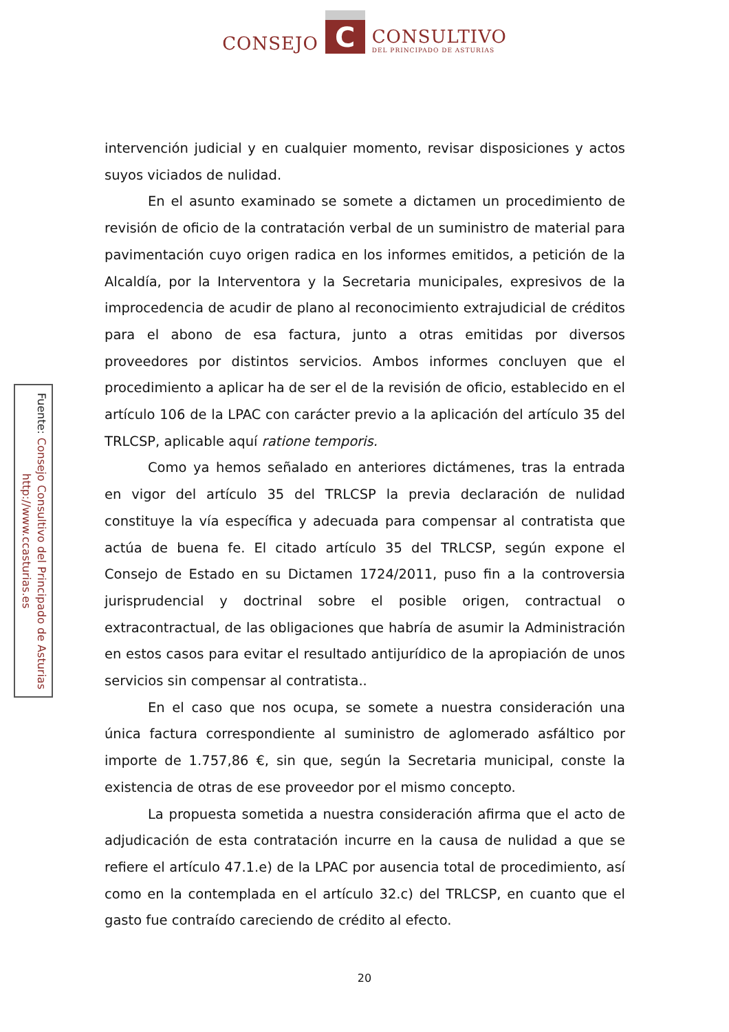CONSEJO
C
CONSULTIVO
DEL PRINCIPADO DE ASTURIAS
Fuente: Consejo Consultivo del Principado de Asturias
http://www.ccasturias.es
intervención judicial y en cualquier momento, revisar disposiciones y actos suyos viciados de nulidad.
En el asunto examinado se somete a dictamen un procedimiento de revisión de oficio de la contratación verbal de un suministro de material para pavimentación cuyo origen radica en los informes emitidos, a petición de la Alcaldía, por la Interventora y la Secretaria municipales, expresivos de la improcedencia de acudir de plano al reconocimiento extrajudicial de créditos para el abono de esa factura, junto a otras emitidas por diversos proveedores por distintos servicios. Ambos informes concluyen que el procedimiento a aplicar ha de ser el de la revisión de oficio, establecido en el artículo 106 de la LPAC con carácter previo a la aplicación del artículo 35 del TRLCSP, aplicable aquí ratione temporis.
Como ya hemos señalado en anteriores dictámenes, tras la entrada en vigor del artículo 35 del TRLCSP la previa declaración de nulidad constituye la vía específica y adecuada para compensar al contratista que actúa de buena fe. El citado artículo 35 del TRLCSP, según expone el Consejo de Estado en su Dictamen 1724/2011, puso fin a la controversia jurisprudencial y doctrinal sobre el posible origen, contractual o extracontractual, de las obligaciones que habría de asumir la Administración en estos casos para evitar el resultado antijurídico de la apropiación de unos servicios sin compensar al contratista..
En el caso que nos ocupa, se somete a nuestra consideración una única factura correspondiente al suministro de aglomerado asfáltico por importe de 1.757,86 €, sin que, según la Secretaria municipal, conste la existencia de otras de ese proveedor por el mismo concepto.
La propuesta sometida a nuestra consideración afirma que el acto de adjudicación de esta contratación incurre en la causa de nulidad a que se refiere el artículo 47.1.e) de la LPAC por ausencia total de procedimiento, así como en la contemplada en el artículo 32.c) del TRLCSP, en cuanto que el gasto fue contraído careciendo de crédito al efecto.
20